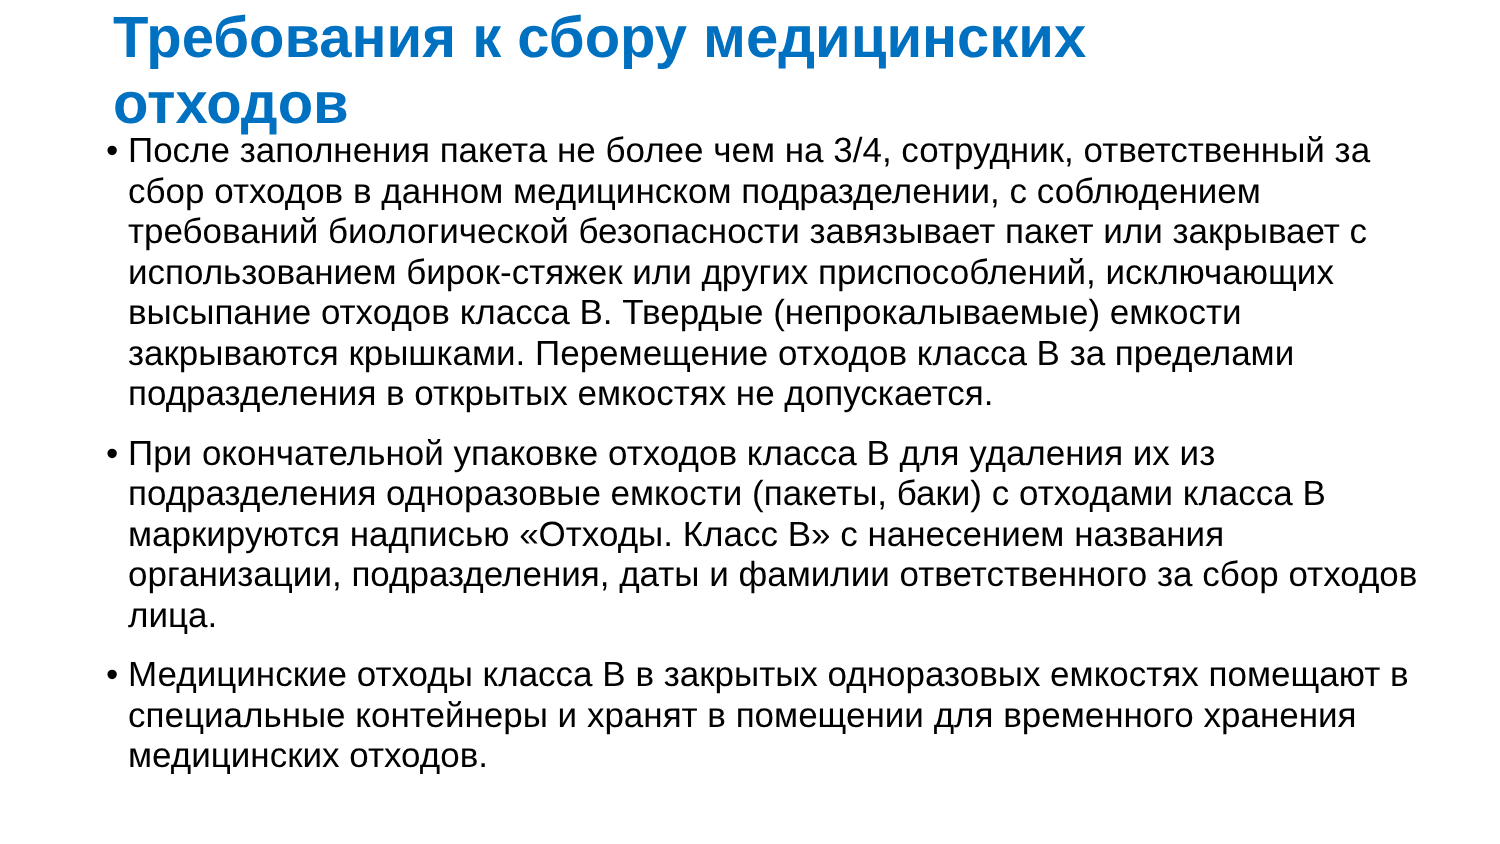Требования к сбору медицинских отходов
• После заполнения пакета не более чем на 3/4, сотрудник, ответственный за сбор отходов в данном медицинском подразделении, с соблюдением требований биологической безопасности завязывает пакет или закрывает с использованием бирок-стяжек или других приспособлений, исключающих высыпание отходов класса В. Твердые (непрокалываемые) емкости закрываются крышками. Перемещение отходов класса В за пределами подразделения в открытых емкостях не допускается.
• При окончательной упаковке отходов класса В для удаления их из подразделения одноразовые емкости (пакеты, баки) с отходами класса В маркируются надписью «Отходы. Класс В» с нанесением названия организации, подразделения, даты и фамилии ответственного за сбор отходов лица.
• Медицинские отходы класса В в закрытых одноразовых емкостях помещают в специальные контейнеры и хранят в помещении для временного хранения медицинских отходов.